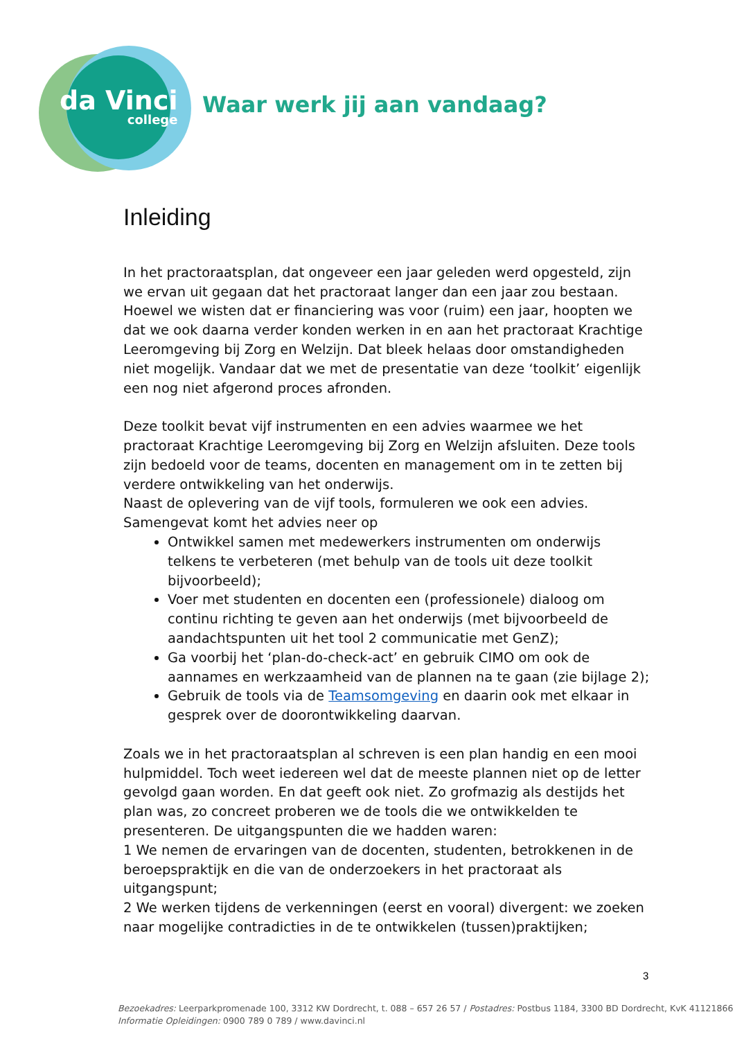da Vinci
college
Waar werk jij aan vandaag?
Inleiding
In het practoraatsplan, dat ongeveer een jaar geleden werd opgesteld, zijn we ervan uit gegaan dat het practoraat langer dan een jaar zou bestaan. Hoewel we wisten dat er financiering was voor (ruim) een jaar, hoopten we dat we ook daarna verder konden werken in en aan het practoraat Krachtige Leeromgeving bij Zorg en Welzijn. Dat bleek helaas door omstandigheden niet mogelijk. Vandaar dat we met de presentatie van deze ‘toolkit’ eigenlijk een nog niet afgerond proces afronden.
Deze toolkit bevat vijf instrumenten en een advies waarmee we het practoraat Krachtige Leeromgeving bij Zorg en Welzijn afsluiten. Deze tools zijn bedoeld voor de teams, docenten en management om in te zetten bij verdere ontwikkeling van het onderwijs.
Naast de oplevering van de vijf tools, formuleren we ook een advies.
Samengevat komt het advies neer op
Ontwikkel samen met medewerkers instrumenten om onderwijs telkens te verbeteren (met behulp van de tools uit deze toolkit bijvoorbeeld);
Voer met studenten en docenten een (professionele) dialoog om continu richting te geven aan het onderwijs (met bijvoorbeeld de aandachtspunten uit het tool 2 communicatie met GenZ);
Ga voorbij het ‘plan-do-check-act’ en gebruik CIMO om ook de aannames en werkzaamheid van de plannen na te gaan (zie bijlage 2);
Gebruik de tools via de Teamsomgeving en daarin ook met elkaar in gesprek over de doorontwikkeling daarvan.
Zoals we in het practoraatsplan al schreven is een plan handig en een mooi hulpmiddel. Toch weet iedereen wel dat de meeste plannen niet op de letter gevolgd gaan worden. En dat geeft ook niet. Zo grofmazig als destijds het plan was, zo concreet proberen we de tools die we ontwikkelden te presenteren. De uitgangspunten die we hadden waren:
1 We nemen de ervaringen van de docenten, studenten, betrokkenen in de beroepspraktijk en die van de onderzoekers in het practoraat als uitgangspunt;
2 We werken tijdens de verkenningen (eerst en vooral) divergent: we zoeken naar mogelijke contradicties in de te ontwikkelen (tussen)praktijken;
3
Bezoekadres: Leerparkpromenade 100, 3312 KW Dordrecht, t. 088 – 657 26 57 / Postadres: Postbus 1184, 3300 BD Dordrecht, KvK 41121866
Informatie Opleidingen: 0900 789 0 789 / www.davinci.nl